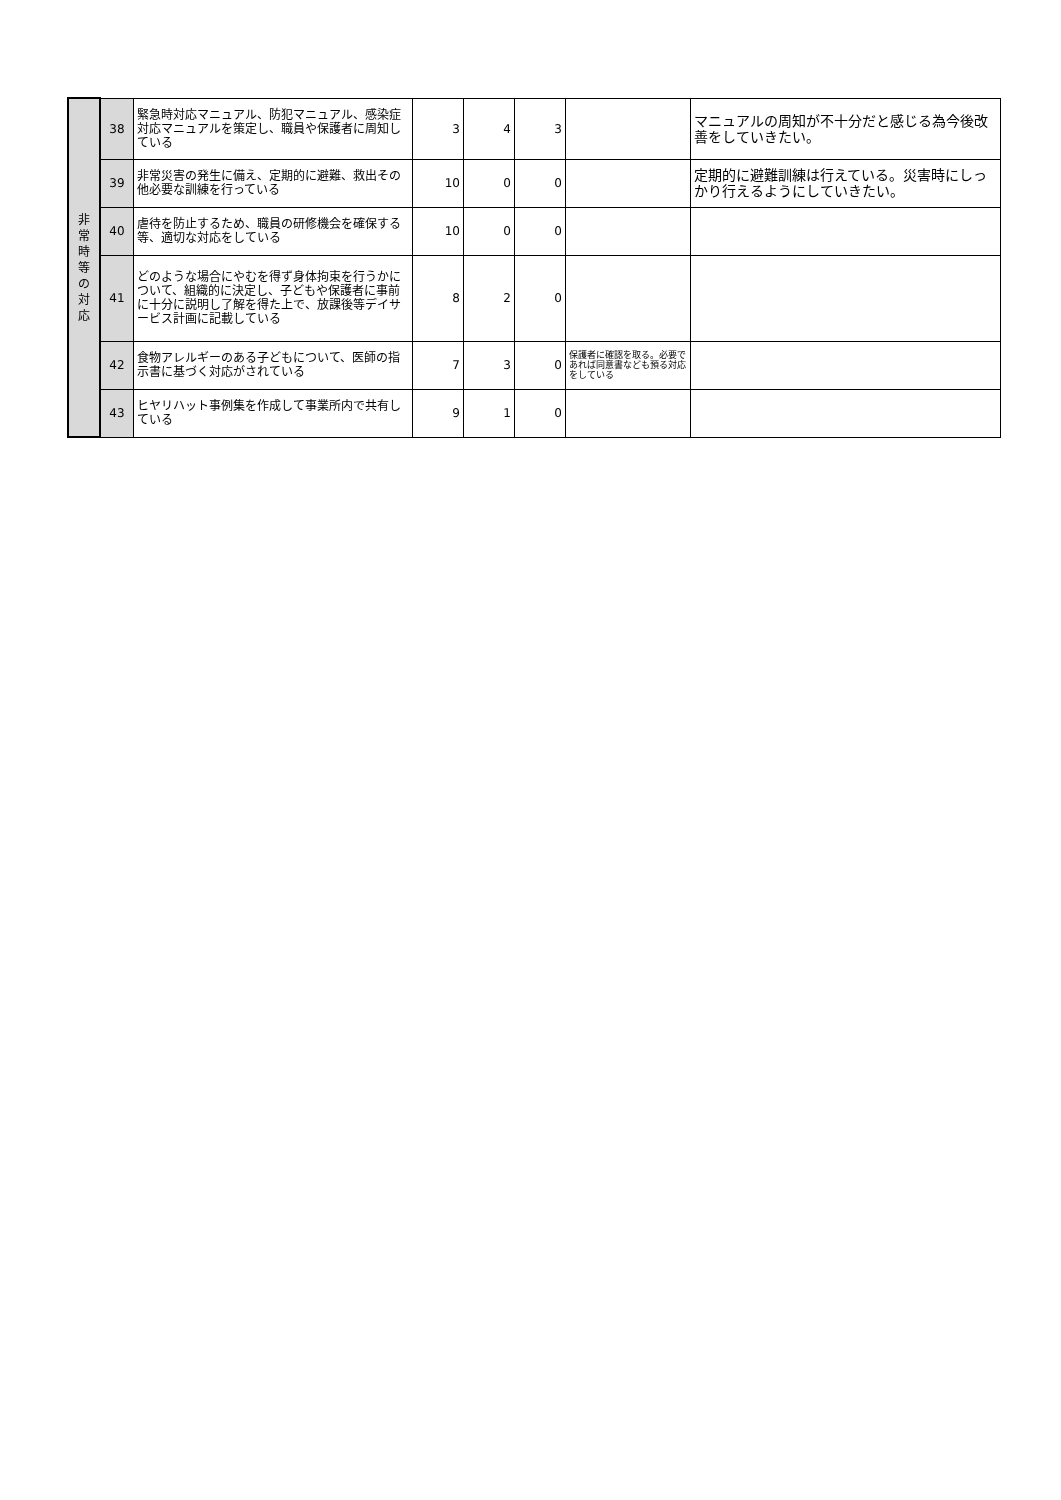| 非 常 時 等 の 対 応 | 38 | 緊急時対応マニュアル、防犯マニュアル、感染症対応マニュアルを策定し、職員や保護者に周知している | 3 | 4 | 3 | | マニュアルの周知が不十分だと感じる為今後改善をしていきたい。 |
| | 39 | 非常災害の発生に備え、定期的に避難、救出その他必要な訓練を行っている | 10 | 0 | 0 | | 定期的に避難訓練は行えている。災害時にしっかり行えるようにしていきたい。 |
| | 40 | 虐待を防止するため、職員の研修機会を確保する等、適切な対応をしている | 10 | 0 | 0 | | |
| | 41 | どのような場合にやむを得ず身体拘束を行うかについて、組織的に決定し、子どもや保護者に事前に十分に説明し了解を得た上で、放課後等デイサービス計画に記載している | 8 | 2 | 0 | | |
| | 42 | 食物アレルギーのある子どもについて、医師の指示書に基づく対応がされている | 7 | 3 | 0 | 保護者に確認を取る。必要であれば同意書なども預る対応をしている | |
| | 43 | ヒヤリハット事例集を作成して事業所内で共有している | 9 | 1 | 0 | | |